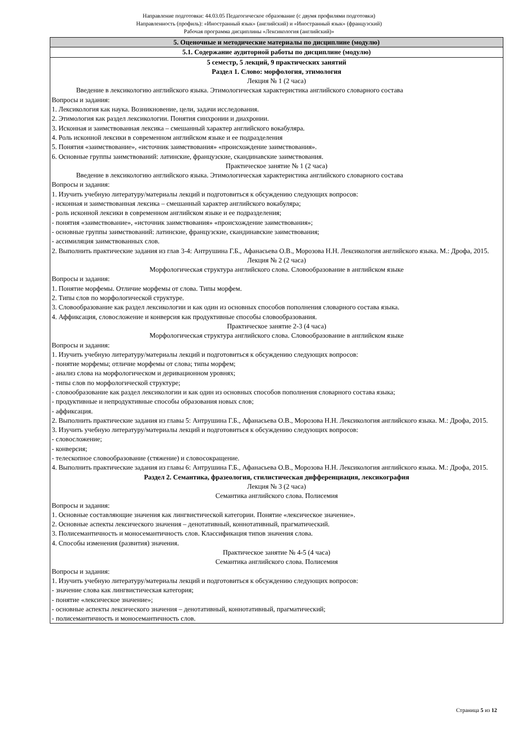Направление подготовки: 44.03.05 Педагогическое образование (с двумя профилями подготовки)
Направленность (профиль): «Иностранный язык» (английский) и «Иностранный язык» (французский)
Рабочая программа дисциплины «Лексикология (английский)»
| 5. Оценочные и методические материалы по дисциплине (модулю) |
| 5.1. Содержание аудиторной работы по дисциплине (модулю) |
| 5 семестр, 5 лекций, 9 практических занятий Раздел 1. Слово: морфология, этимология Лекция № 1 (2 часа) Введение в лексикологию английского языка. Этимологическая характеристика английского словарного состава Вопросы и задания: 1. Лексикология как наука. Возникновение, цели, задачи исследования. 2. Этимология как раздел лексикологии. Понятия синхронии и диахронии. 3. Исконная и заимствованная лексика – смешанный характер английского вокабуляра. 4. Роль исконной лексики в современном английском языке и ее подразделения 5. Понятия «заимствование», «источник заимствования» «происхождение заимствования». 6. Основные группы заимствований: латинские, французские, скандинавские заимствования. Практическое занятие № 1 (2 часа) Введение в лексикологию английского языка. Этимологическая характеристика английского словарного состава Вопросы и задания: 1. Изучить учебную литературу/материалы лекций и подготовиться к обсуждению следующих вопросов: - исконная и заимствованная лексика – смешанный характер английского вокабуляра; - роль исконной лексики в современном английском языке и ее подразделения; - понятия «заимствование», «источник заимствования» «происхождение заимствования»; - основные группы заимствований: латинские, французские, скандинавские заимствования; - ассимиляция заимствованных слов. 2. Выполнить практические задания из глав 3-4: Антрушина Г.Б., Афанасьева О.В., Морозова Н.Н. Лексикология английского языка. М.: Дрофа, 2015. Лекция № 2 (2 часа) Морфологическая структура английского слова. Словообразование в английском языке Вопросы и задания: 1. Понятие морфемы. Отличие морфемы от слова. Типы морфем. 2. Типы слов по морфологической структуре. 3. Словообразование как раздел лексикологии и как один из основных способов пополнения словарного состава языка. 4. Аффиксация, словосложение и конверсия как продуктивные способы словообразования. Практическое занятие 2-3 (4 часа) Морфологическая структура английского слова. Словообразование в английском языке Вопросы и задания: 1. Изучить учебную литературу/материалы лекций и подготовиться к обсуждению следующих вопросов: - понятие морфемы; отличие морфемы от слова; типы морфем; - анализ слова на морфологическом и деривационном уровнях; - типы слов по морфологической структуре; - словообразование как раздел лексикологии и как один из основных способов пополнения словарного состава языка; - продуктивные и непродуктивные способы образования новых слов; - аффиксация. 2. Выполнить практические задания из главы 5: Антрушина Г.Б., Афанасьева О.В., Морозова Н.Н. Лексикология английского языка. М.: Дрофа, 2015. 3. Изучить учебную литературу/материалы лекций и подготовиться к обсуждению следующих вопросов: - словосложение; - конверсия; - телескопное словообразование (стяжение) и словосокращение. 4. Выполнить практические задания из главы 6: Антрушина Г.Б., Афанасьева О.В., Морозова Н.Н. Лексикология английского языка. М.: Дрофа, 2015. Раздел 2. Семантика, фразеология, стилистическая дифференциация, лексикография Лекция № 3 (2 часа) Семантика английского слова. Полисемия Вопросы и задания: 1. Основные составляющие значения как лингвистической категории. Понятие «лексическое значение». 2. Основные аспекты лексического значения – денотативный, коннотативный, прагматический. 3. Полисемантичность и моносемантичность слов. Классификация типов значения слова. 4. Способы изменения (развития) значения. Практическое занятие № 4-5 (4 часа) Семантика английского слова. Полисемия Вопросы и задания: 1. Изучить учебную литературу/материалы лекций и подготовиться к обсуждению следующих вопросов: - значение слова как лингвистическая категория; - понятие «лексическое значение»; - основные аспекты лексического значения – денотативный, коннотативный, прагматический; - полисемантичность и моносемантичность слов. |
Страница 5 из 12